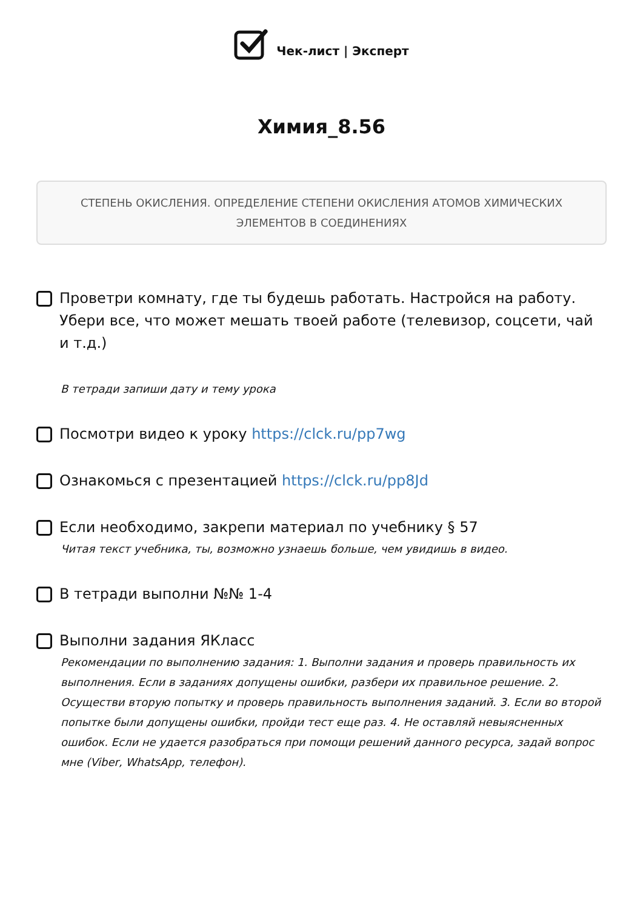Чек-лист | Эксперт
Химия_8.56
СТЕПЕНЬ ОКИСЛЕНИЯ. ОПРЕДЕЛЕНИЕ СТЕПЕНИ ОКИСЛЕНИЯ АТОМОВ ХИМИЧЕСКИХ ЭЛЕМЕНТОВ В СОЕДИНЕНИЯХ
Проветри комнату, где ты будешь работать. Настройся на работу. Убери все, что может мешать твоей работе (телевизор, соцсети, чай и т.д.)
В тетради запиши дату и тему урока
Посмотри видео к уроку https://clck.ru/pp7wg
Ознакомься с презентацией https://clck.ru/pp8Jd
Если необходимо, закрепи материал по учебнику § 57
Читая текст учебника, ты, возможно узнаешь больше, чем увидишь в видео.
В тетради выполни №№ 1-4
Выполни задания ЯКласс
Рекомендации по выполнению задания: 1. Выполни задания и проверь правильность их выполнения. Если в заданиях допущены ошибки, разбери их правильное решение. 2. Осуществи вторую попытку и проверь правильность выполнения заданий. 3. Если во второй попытке были допущены ошибки, пройди тест еще раз. 4. Не оставляй невыясненных ошибок. Если не удается разобраться при помощи решений данного ресурса, задай вопрос мне (Viber, WhatsApp, телефон).